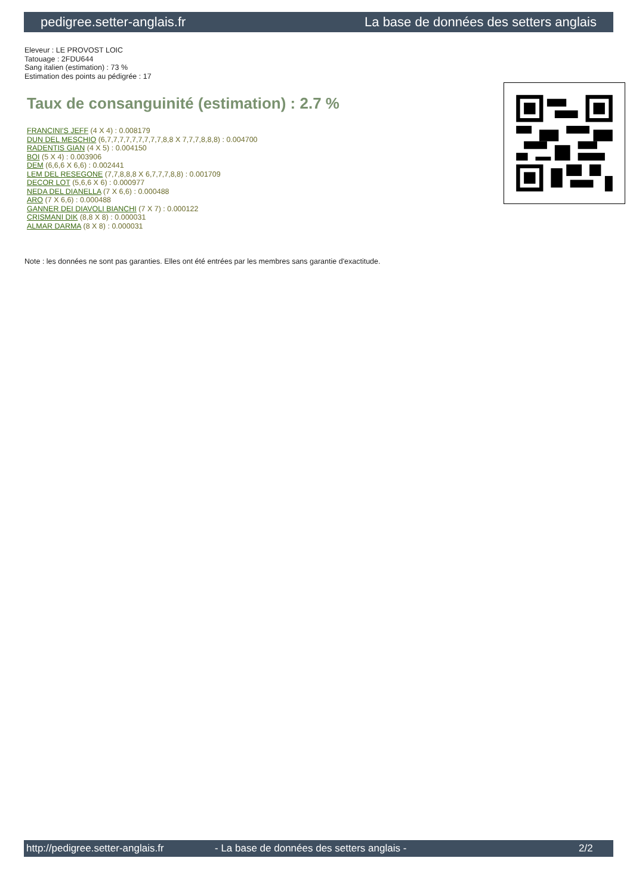pedigree.setter-anglais.fr La base de données des setters anglais
Eleveur : LE PROVOST LOIC
Tatouage : 2FDU644
Sang italien (estimation) : 73 %
Estimation des points au pédigrée : 17
Taux de consanguinité (estimation) : 2.7 %
FRANCINI'S JEFF (4 X 4) : 0.008179
DUN DEL MESCHIO (6,7,7,7,7,7,7,7,7,7,8,8 X 7,7,7,8,8,8) : 0.004700
RADENTIS GIAN (4 X 5) : 0.004150
BOI (5 X 4) : 0.003906
DEM (6,6,6 X 6,6) : 0.002441
LEM DEL RESEGONE (7,7,8,8,8 X 6,7,7,7,8,8) : 0.001709
DECOR LOT (5,6,6 X 6) : 0.000977
NEDA DEL DIANELLA (7 X 6,6) : 0.000488
ARO (7 X 6,6) : 0.000488
GANNER DEI DIAVOLI BIANCHI (7 X 7) : 0.000122
CRISMANI DIK (8,8 X 8) : 0.000031
ALMAR DARMA (8 X 8) : 0.000031
Note : les données ne sont pas garanties. Elles ont été entrées par les membres sans garantie d'exactitude.
http://pedigree.setter-anglais.fr - La base de données des setters anglais - 2/2